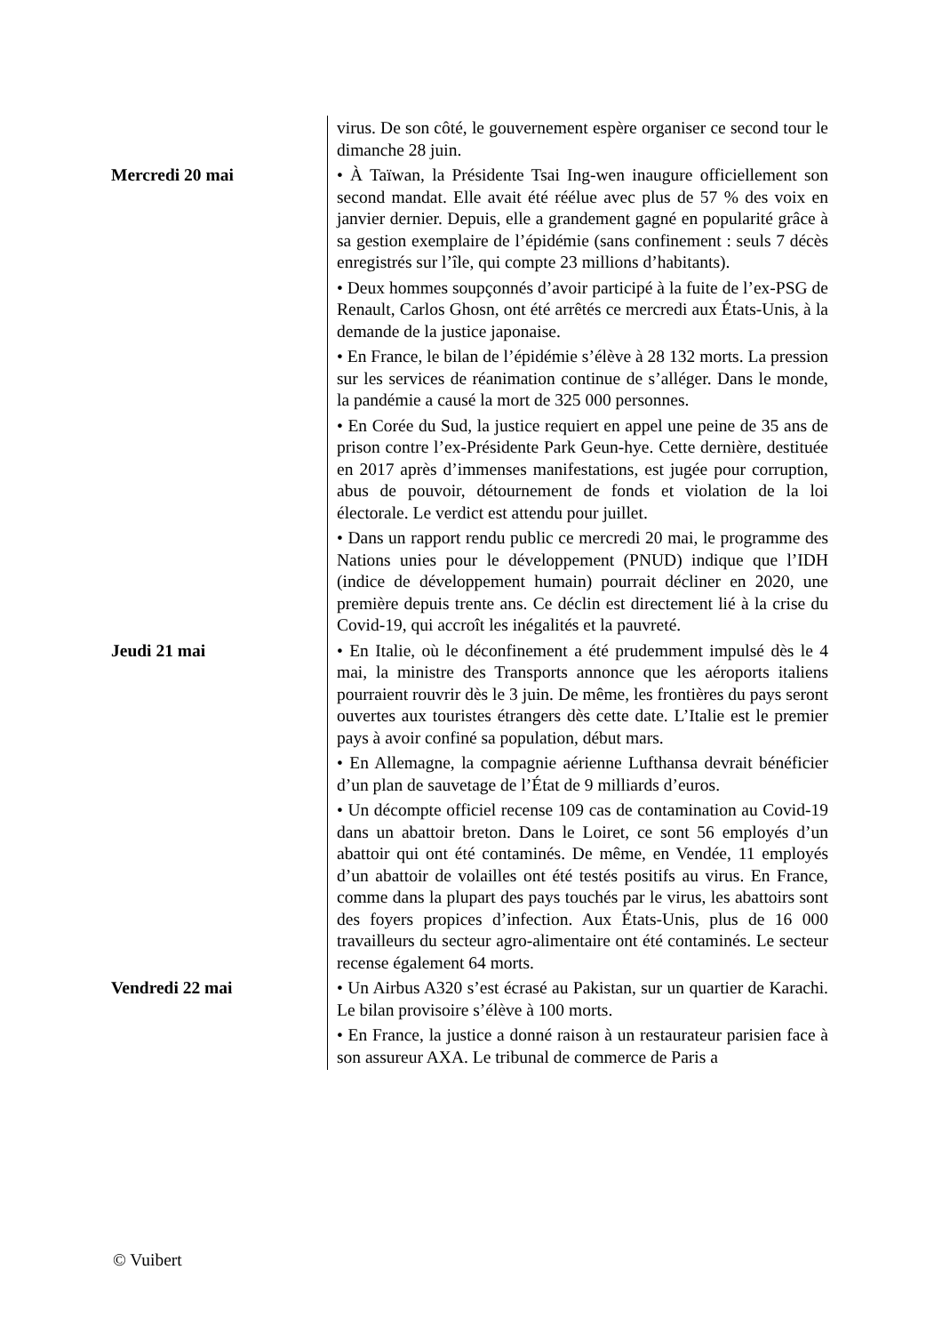| | virus. De son côté, le gouvernement espère organiser ce second tour le dimanche 28 juin. |
| Mercredi 20 mai | • À Taïwan, la Présidente Tsai Ing-wen inaugure officiellement son second mandat. Elle avait été réélue avec plus de 57 % des voix en janvier dernier. Depuis, elle a grandement gagné en popularité grâce à sa gestion exemplaire de l’épidémie (sans confinement : seuls 7 décès enregistrés sur l’île, qui compte 23 millions d’habitants). |
| | • Deux hommes soupçonnés d’avoir participé à la fuite de l’ex-PSG de Renault, Carlos Ghosn, ont été arrêtés ce mercredi aux États-Unis, à la demande de la justice japonaise. |
| | • En France, le bilan de l’épidémie s’élève à 28 132 morts. La pression sur les services de réanimation continue de s’alléger. Dans le monde, la pandémie a causé la mort de 325 000 personnes. |
| | • En Corée du Sud, la justice requiert en appel une peine de 35 ans de prison contre l’ex-Présidente Park Geun-hye. Cette dernière, destituée en 2017 après d’immenses manifestations, est jugée pour corruption, abus de pouvoir, détournement de fonds et violation de la loi électorale. Le verdict est attendu pour juillet. |
| | • Dans un rapport rendu public ce mercredi 20 mai, le programme des Nations unies pour le développement (PNUD) indique que l’IDH (indice de développement humain) pourrait décliner en 2020, une première depuis trente ans. Ce déclin est directement lié à la crise du Covid-19, qui accroît les inégalités et la pauvreté. |
| Jeudi 21 mai | • En Italie, où le déconfinement a été prudemment impulsé dès le 4 mai, la ministre des Transports annonce que les aéroports italiens pourraient rouvrir dès le 3 juin. De même, les frontières du pays seront ouvertes aux touristes étrangers dès cette date. L’Italie est le premier pays à avoir confiné sa population, début mars. |
| | • En Allemagne, la compagnie aérienne Lufthansa devrait bénéficier d’un plan de sauvetage de l’État de 9 milliards d’euros. |
| | • Un décompte officiel recense 109 cas de contamination au Covid-19 dans un abattoir breton. Dans le Loiret, ce sont 56 employés d’un abattoir qui ont été contaminés. De même, en Vendée, 11 employés d’un abattoir de volailles ont été testés positifs au virus. En France, comme dans la plupart des pays touchés par le virus, les abattoirs sont des foyers propices d’infection. Aux États-Unis, plus de 16 000 travailleurs du secteur agro-alimentaire ont été contaminés. Le secteur recense également 64 morts. |
| Vendredi 22 mai | • Un Airbus A320 s’est écrasé au Pakistan, sur un quartier de Karachi. Le bilan provisoire s’élève à 100 morts. |
| | • En France, la justice a donné raison à un restaurateur parisien face à son assureur AXA. Le tribunal de commerce de Paris a |
© Vuibert